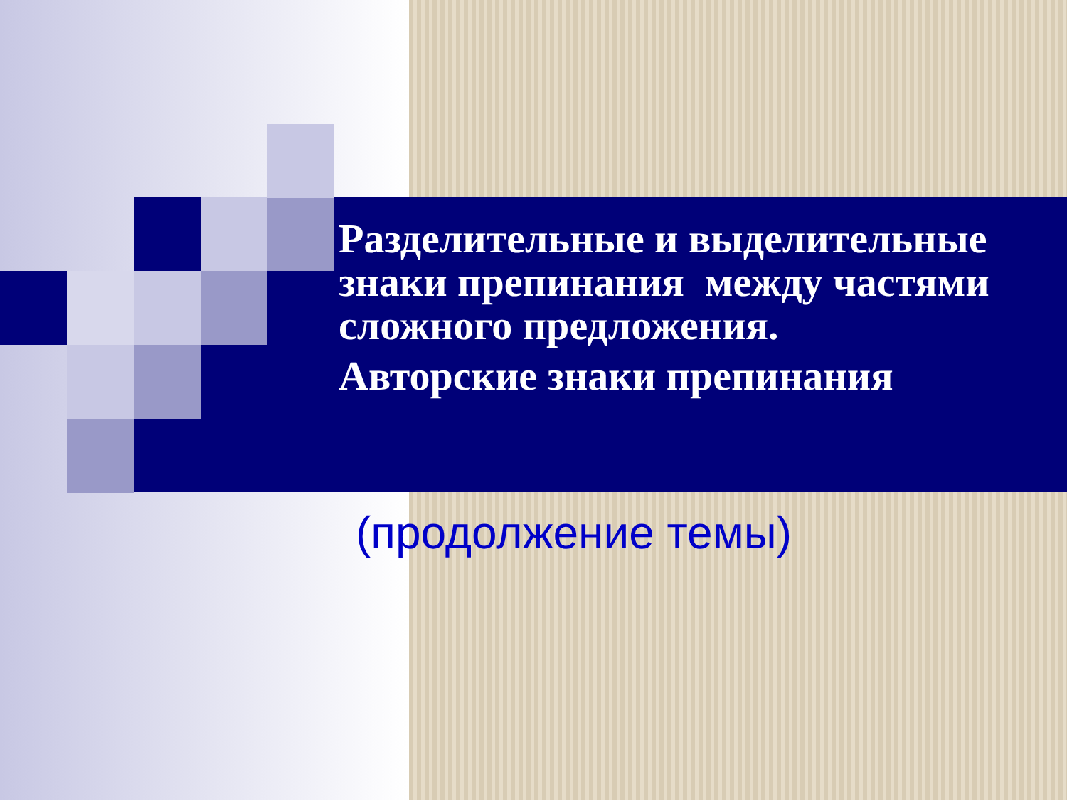Разделительные и выделительные знаки препинания между частями сложного предложения.
Авторские знаки препинания
(продолжение темы)